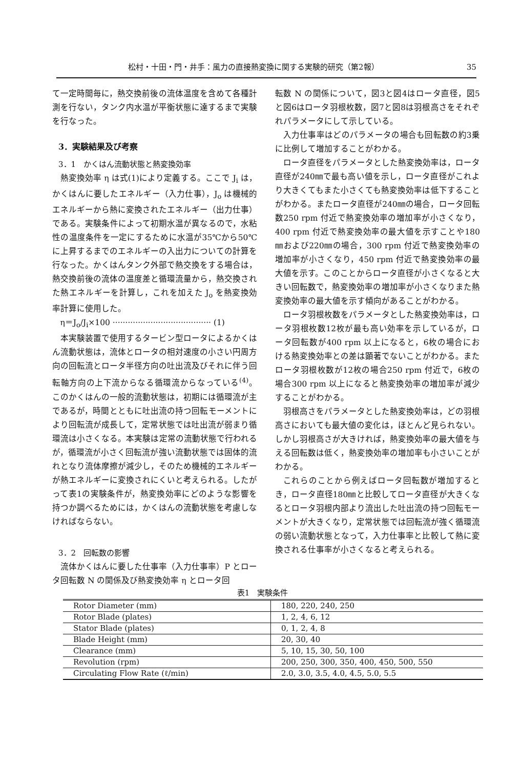松村・十田・門・井手：風力の直接熱変換に関する実験的研究（第2報） 35
て一定時間毎に，熱交換前後の流体温度を含めて各種計測を行ない，タンク内水温が平衡状態に達するまで実験を行なった。
3．実験結果及び考察
3．1　かくはん流動状態と熱変換効率
熱変換効率 η は式(1)により定義する。ここで J<sub>i</sub> は，かくはんに要したエネルギー（入力仕事），J<sub>o</sub> は機械的エネルギーから熱に変換されたエネルギー（出力仕事）である。実験条件によって初期水温が異なるので，水粘性の温度条件を一定にするために水温が35℃から50℃に上昇するまでのエネルギーの入出力についての計算を行なった。かくはんタンク外部で熱交換をする場合は，熱交換前後の流体の温度差と循環流量から，熱交換された熱エネルギーを計算し，これを加えた J<sub>o</sub> を熱変換効率計算に使用した。
η＝J<sub>o</sub>/J<sub>i</sub>×100 ······································· (1)
本実験装置で使用するタービン型ロータによるかくはん流動状態は，流体とロータの相対速度の小さい円周方向の回転流とロータ半径方向の吐出流及びそれに伴う回転軸方向の上下流からなる循環流からなっている<sup>(4)</sup>。このかくはんの一般的流動状態は，初期には循環流が主であるが，時間とともに吐出流の持つ回転モーメントにより回転流が成長して，定常状態では吐出流が弱まり循環流は小さくなる。本実験は定常の流動状態で行われるが，循環流が小さく回転流が強い流動状態では固体的流れとなり流体摩擦が減少し，そのため機械的エネルギーが熱エネルギーに変換されにくいと考えられる。したがって表1の実験条件が，熱変換効率にどのような影響を持つか調べるためには，かくはんの流動状態を考慮しなければならない。
3．2　回転数の影響
流体かくはんに要した仕事率（入力仕事率）P とロータ回転数 N の関係及び熱変換効率 η とロータ回
転数 N の関係について，図3と図4はロータ直径，図5と図6はロータ羽根枚数，図7と図8は羽根高さをそれぞれパラメータにして示している。
入力仕事率はどのパラメータの場合も回転数の約3乗に比例して増加することがわかる。
ロータ直径をパラメータとした熱変換効率は，ロータ直径が240㎜で最も高い値を示し，ロータ直径がこれより大きくてもまた小さくても熱変換効率は低下することがわかる。またロータ直径が240㎜の場合，ロータ回転数250 rpm 付近で熱変換効率の増加率が小さくなり，400 rpm 付近で熱変換効率の最大値を示すことや180㎜および220㎜の場合，300 rpm 付近で熱変換効率の増加率が小さくなり，450 rpm 付近で熱変換効率の最大値を示す。このことからロータ直径が小さくなると大きい回転数で，熱変換効率の増加率が小さくなりまた熱変換効率の最大値を示す傾向があることがわかる。
ロータ羽根枚数をパラメータとした熱変換効率は，ロータ羽根枚数12枚が最も高い効率を示しているが，ロータ回転数が400 rpm 以上になると，6枚の場合における熱変換効率との差は顕著でないことがわかる。またロータ羽根枚数が12枚の場合250 rpm 付近で，6枚の場合300 rpm 以上になると熱変換効率の増加率が減少することがわかる。
羽根高さをパラメータとした熱変換効率は，どの羽根高さにおいても最大値の変化は，ほとんど見られない。しかし羽根高さが大きければ，熱変換効率の最大値を与える回転数は低く，熱変換効率の増加率も小さいことがわかる。
これらのことから例えばロータ回転数が増加するとき，ロータ直径180㎜と比較してロータ直径が大きくなるとロータ羽根内部より流出した吐出流の持つ回転モーメントが大きくなり，定常状態では回転流が強く循環流の弱い流動状態となって，入力仕事率と比較して熱に変換される仕事率が小さくなると考えられる。
表1　実験条件
| Rotor Diameter (mm) | 180, 220, 240, 250 |
| Rotor Blade (plates) | 1, 2, 4, 6, 12 |
| Stator Blade (plates) | 0, 1, 2, 4, 8 |
| Blade Height (mm) | 20, 30, 40 |
| Clearance (mm) | 5, 10, 15, 30, 50, 100 |
| Revolution (rpm) | 200, 250, 300, 350, 400, 450, 500, 550 |
| Circulating Flow Rate (ℓ/min) | 2.0, 3.0, 3.5, 4.0, 4.5, 5.0, 5.5 |